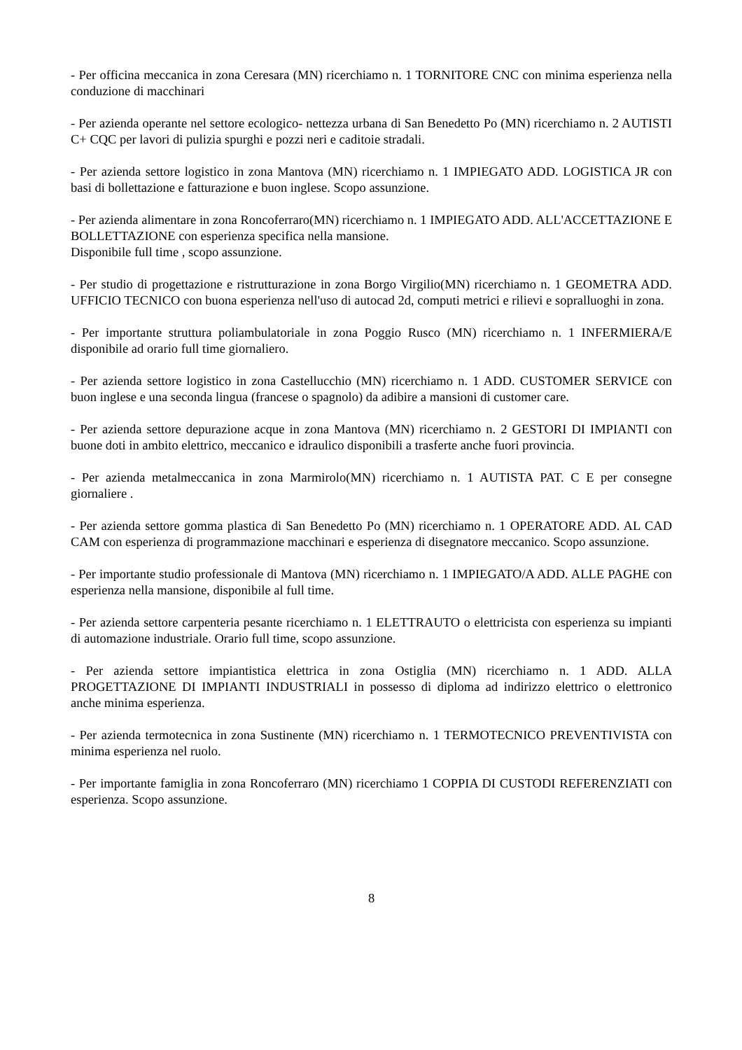- Per officina meccanica in zona Ceresara (MN) ricerchiamo n. 1 TORNITORE CNC con minima esperienza nella conduzione di macchinari
- Per azienda operante nel settore ecologico- nettezza urbana di San Benedetto Po (MN) ricerchiamo n. 2 AUTISTI C+ CQC per lavori di pulizia spurghi e pozzi neri e caditoie stradali.
- Per azienda settore logistico in zona Mantova (MN) ricerchiamo n. 1 IMPIEGATO ADD. LOGISTICA JR con basi di bollettazione e fatturazione e buon inglese. Scopo assunzione.
- Per azienda alimentare in zona Roncoferraro(MN) ricerchiamo n. 1 IMPIEGATO ADD. ALL'ACCETTAZIONE E BOLLETTAZIONE con esperienza specifica nella mansione.
Disponibile full time , scopo assunzione.
- Per studio di progettazione e ristrutturazione in zona Borgo Virgilio(MN) ricerchiamo n. 1 GEOMETRA ADD. UFFICIO TECNICO con buona esperienza nell'uso di autocad 2d, computi metrici e rilievi e sopralluoghi in zona.
- Per importante struttura poliambulatoriale in zona Poggio Rusco (MN) ricerchiamo n. 1 INFERMIERA/E disponibile ad orario full time giornaliero.
- Per azienda settore logistico in zona Castellucchio (MN) ricerchiamo n. 1 ADD. CUSTOMER SERVICE con buon inglese e una seconda lingua (francese o spagnolo) da adibire a mansioni di customer care.
- Per azienda settore depurazione acque in zona Mantova (MN) ricerchiamo n. 2 GESTORI DI IMPIANTI con buone doti in ambito elettrico, meccanico e idraulico disponibili a trasferte anche fuori provincia.
- Per azienda metalmeccanica in zona Marmirolo(MN) ricerchiamo n. 1 AUTISTA PAT. C E per consegne giornaliere .
- Per azienda settore gomma plastica di San Benedetto Po (MN) ricerchiamo n. 1 OPERATORE ADD. AL CAD CAM con esperienza di programmazione macchinari e esperienza di disegnatore meccanico. Scopo assunzione.
- Per importante studio professionale di Mantova (MN) ricerchiamo n. 1 IMPIEGATO/A ADD. ALLE PAGHE con esperienza nella mansione, disponibile al full time.
- Per azienda settore carpenteria pesante ricerchiamo n. 1 ELETTRAUTO o elettricista con esperienza su impianti di automazione industriale. Orario full time, scopo assunzione.
- Per azienda settore impiantistica elettrica in zona Ostiglia (MN) ricerchiamo n. 1 ADD. ALLA PROGETTAZIONE DI IMPIANTI INDUSTRIALI in possesso di diploma ad indirizzo elettrico o elettronico anche minima esperienza.
- Per azienda termotecnica in zona Sustinente (MN) ricerchiamo n. 1 TERMOTECNICO PREVENTIVISTA con minima esperienza nel ruolo.
- Per importante famiglia in zona Roncoferraro (MN) ricerchiamo 1 COPPIA DI CUSTODI REFERENZIATI con esperienza. Scopo assunzione.
8